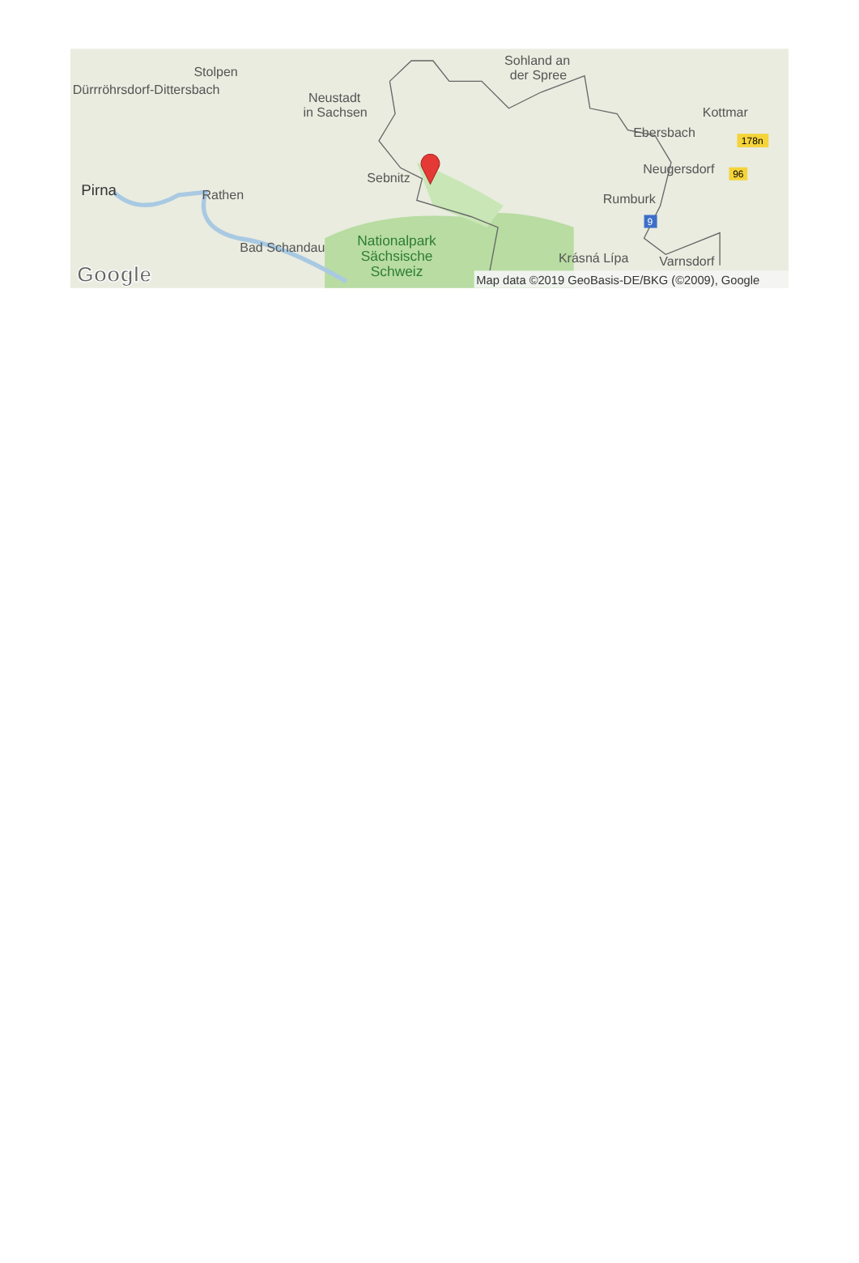Stolpen
Dürrröhrsdorf-Dittersbach
Neustadt
in Sachsen
Sohland an
der Spree
Kottmar
Ebersbach
Neugersdorf
Sebnitz
Pirna
Rathen
Rumburk
Bad Schandau
Krásná Lípa
Varnsdorf
Nationalpark
Sächsische
Schweiz
178n
96
9
Google
Map data ©2019 GeoBasis-DE/BKG (©2009), Google